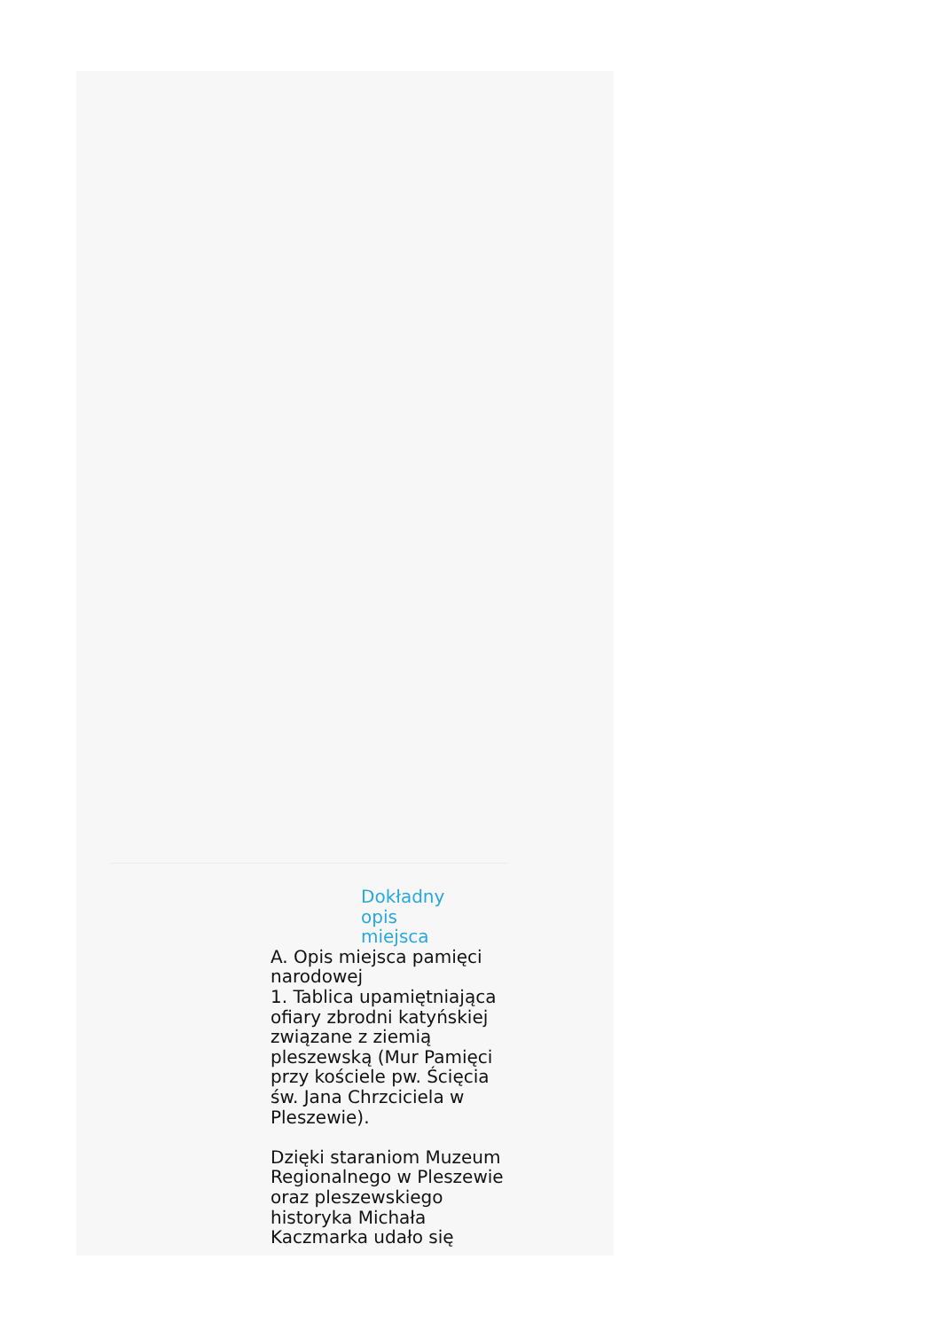Dokładny opis miejsca
A. Opis miejsca pamięci narodowej
1. Tablica upamiętniająca ofiary zbrodni katyńskiej związane z ziemią pleszewską (Mur Pamięci przy kościele pw. Ścięcia św. Jana Chrzciciela w Pleszewie).
Dzięki staraniom Muzeum Regionalnego w Pleszewie oraz pleszewskiego historyka Michała Kaczmarka udało się